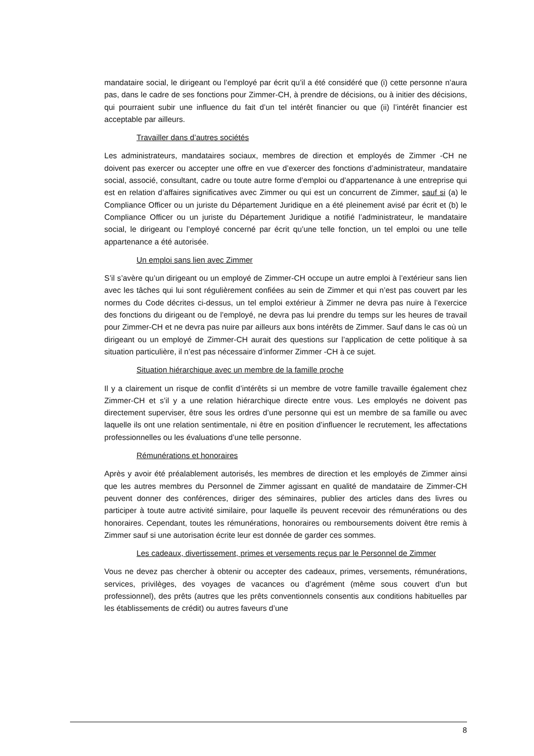mandataire social, le dirigeant ou l’employé par écrit qu’il a été considéré que (i) cette personne n’aura pas, dans le cadre de ses fonctions pour Zimmer-CH, à prendre de décisions, ou à initier des décisions, qui pourraient subir une influence du fait d’un tel intérêt financier ou que (ii) l’intérêt financier est acceptable par ailleurs.
Travailler dans d’autres sociétés
Les administrateurs, mandataires sociaux, membres de direction et employés de Zimmer -CH ne doivent pas exercer ou accepter une offre en vue d’exercer des fonctions d’administrateur, mandataire social, associé, consultant, cadre ou toute autre forme d’emploi ou d’appartenance à une entreprise qui est en relation d’affaires significatives avec Zimmer ou qui est un concurrent de Zimmer, sauf si (a) le Compliance Officer ou un juriste du Département Juridique en a été pleinement avisé par écrit et (b) le Compliance Officer ou un juriste du Département Juridique a notifié l’administrateur, le mandataire social, le dirigeant ou l’employé concerné par écrit qu’une telle fonction, un tel emploi ou une telle appartenance a été autorisée.
Un emploi sans lien avec Zimmer
S’il s’avère qu’un dirigeant ou un employé de Zimmer-CH occupe un autre emploi à l’extérieur sans lien avec les tâches qui lui sont régulièrement confiées au sein de Zimmer et qui n’est pas couvert par les normes du Code décrites ci-dessus, un tel emploi extérieur à Zimmer ne devra pas nuire à l’exercice des fonctions du dirigeant ou de l’employé, ne devra pas lui prendre du temps sur les heures de travail pour Zimmer-CH et ne devra pas nuire par ailleurs aux bons intérêts de Zimmer. Sauf dans le cas où un dirigeant ou un employé de Zimmer-CH aurait des questions sur l’application de cette politique à sa situation particulière, il n’est pas nécessaire d’informer Zimmer -CH à ce sujet.
Situation hiérarchique avec un membre de la famille proche
Il y a clairement un risque de conflit d’intérêts si un membre de votre famille travaille également chez Zimmer-CH et s’il y a une relation hiérarchique directe entre vous. Les employés ne doivent pas directement superviser, être sous les ordres d’une personne qui est un membre de sa famille ou avec laquelle ils ont une relation sentimentale, ni être en position d’influencer le recrutement, les affectations professionnelles ou les évaluations d’une telle personne.
Rémunérations et honoraires
Après y avoir été préalablement autorisés, les membres de direction et les employés de Zimmer ainsi que les autres membres du Personnel de Zimmer agissant en qualité de mandataire de Zimmer-CH peuvent donner des conférences, diriger des séminaires, publier des articles dans des livres ou participer à toute autre activité similaire, pour laquelle ils peuvent recevoir des rémunérations ou des honoraires. Cependant, toutes les rémunérations, honoraires ou remboursements doivent être remis à Zimmer sauf si une autorisation écrite leur est donnée de garder ces sommes.
Les cadeaux, divertissement, primes et versements reçus par le Personnel de Zimmer
Vous ne devez pas chercher à obtenir ou accepter des cadeaux, primes, versements, rémunérations, services, privilèges, des voyages de vacances ou d’agrément (même sous couvert d’un but professionnel), des prêts (autres que les prêts conventionnels consentis aux conditions habituelles par les établissements de crédit) ou autres faveurs d’une
8